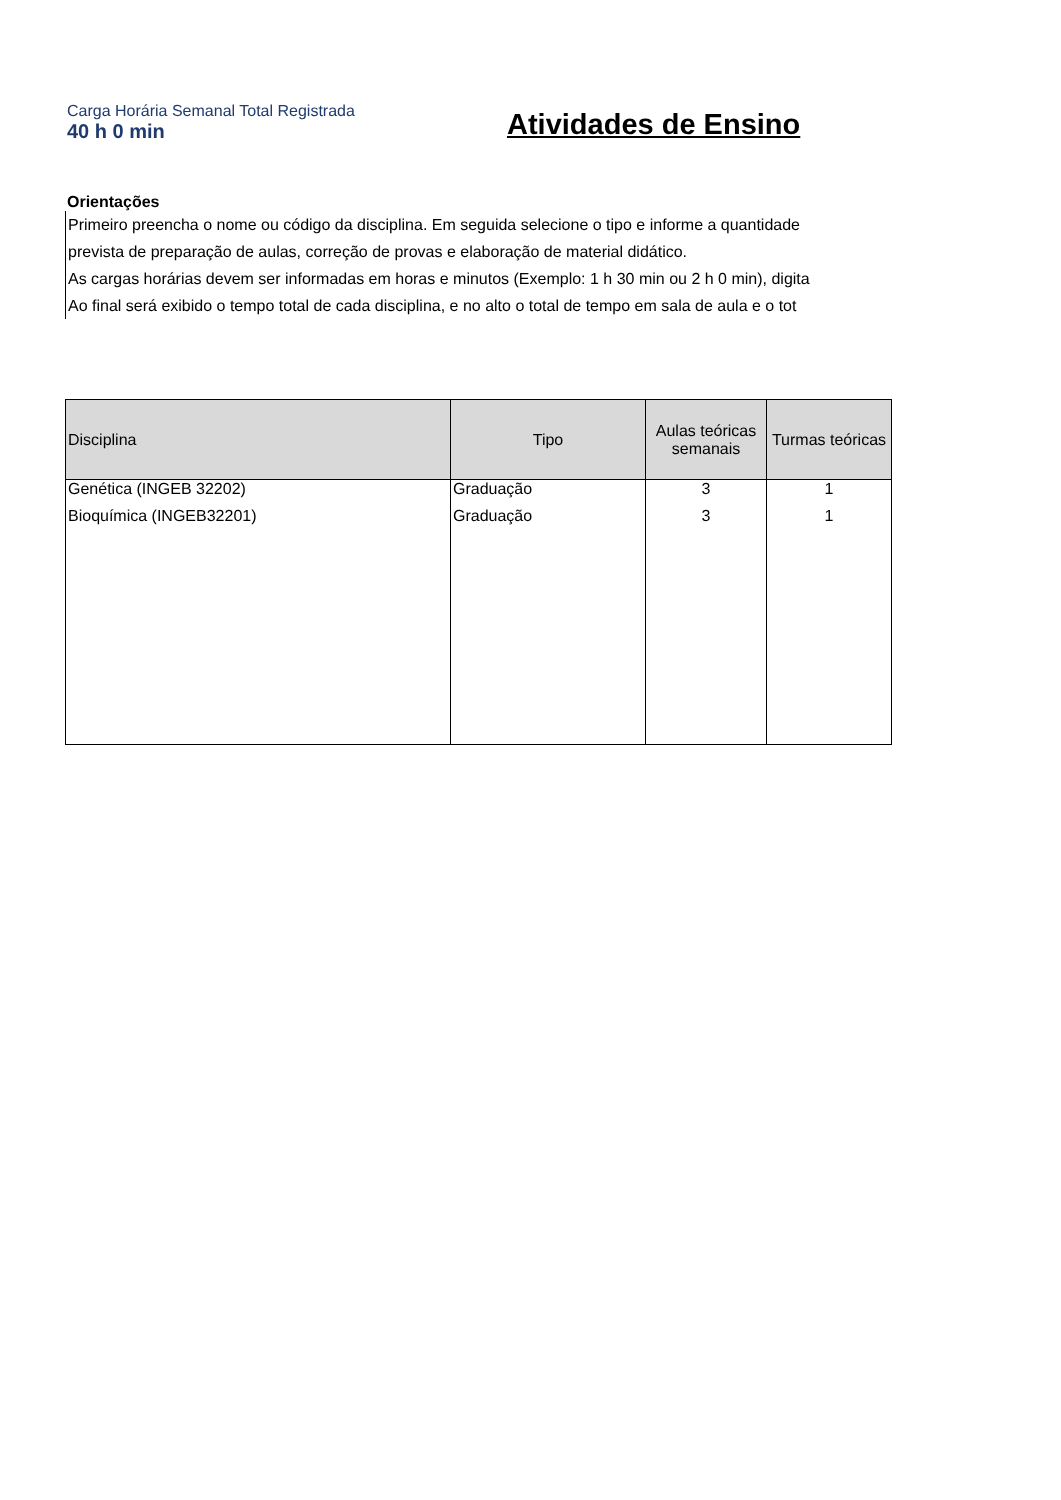Carga Horária Semanal Total Registrada
40 h 0 min
Atividades de Ensino
Orientações
Primeiro preencha o nome ou código da disciplina. Em seguida selecione o tipo e informe a quantidade
prevista de preparação de aulas, correção de provas e elaboração de material didático.
As cargas horárias devem ser informadas em horas e minutos (Exemplo: 1 h 30 min ou 2 h 0 min), digita
Ao final será exibido o tempo total de cada disciplina, e no alto o total de tempo em sala de aula e o tot
| Disciplina | Tipo | Aulas teóricas semanais | Turmas teóricas |
| --- | --- | --- | --- |
| Genética (INGEB 32202) | Graduação | 3 | 1 |
| Bioquímica (INGEB32201) | Graduação | 3 | 1 |